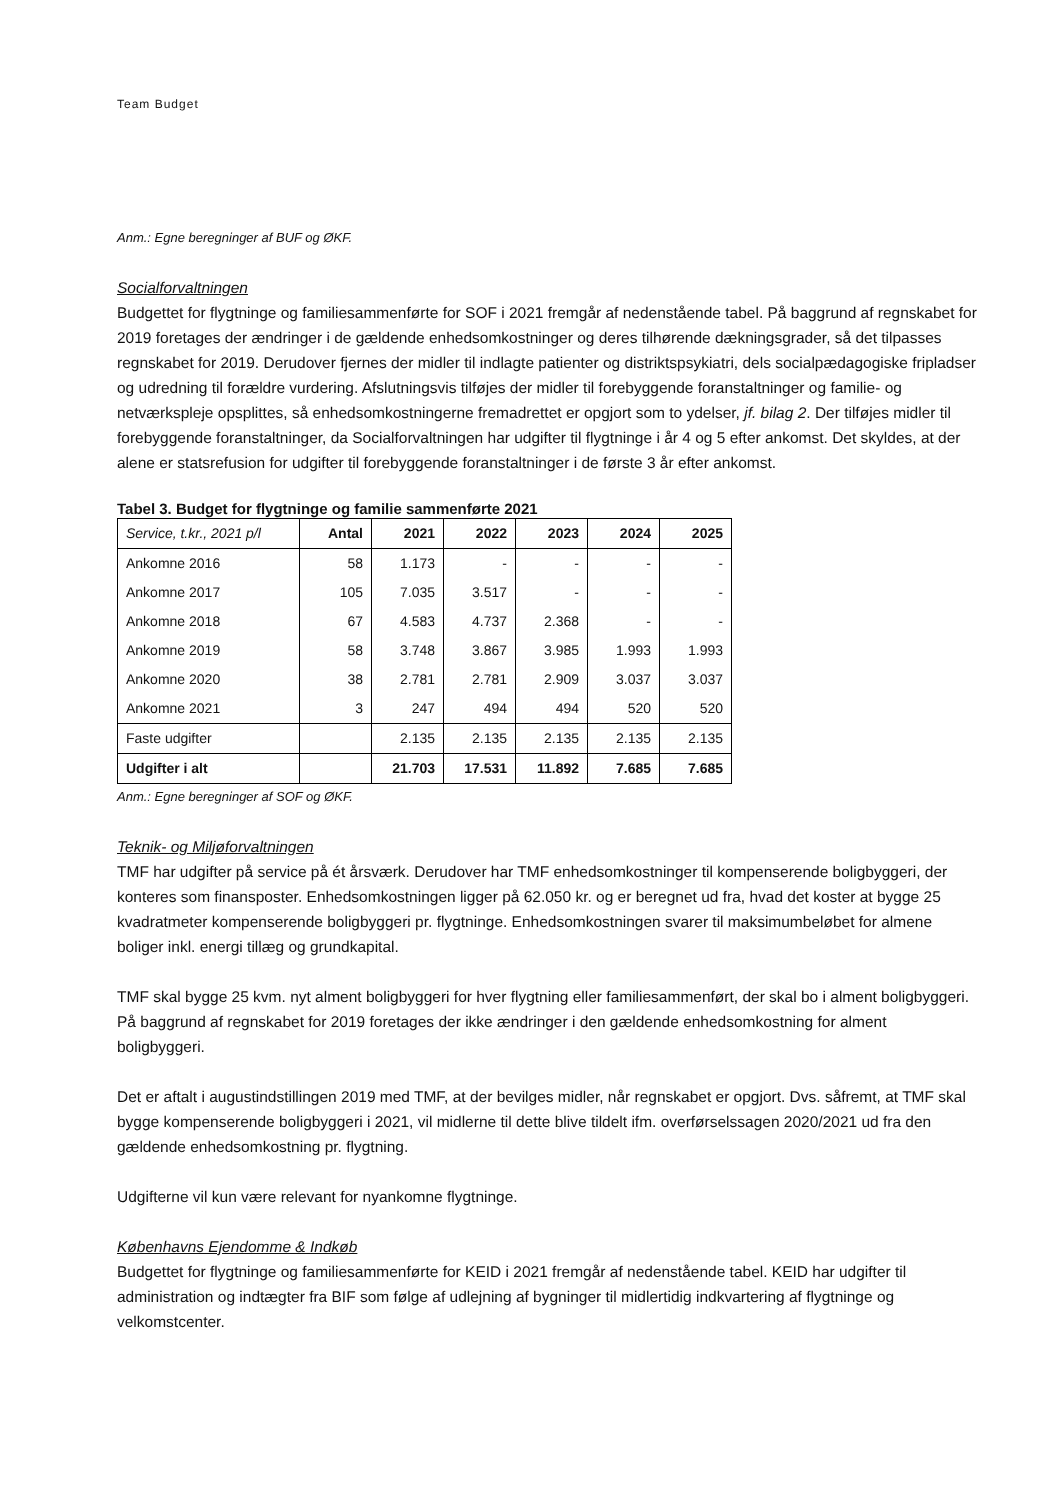Team Budget
Anm.: Egne beregninger af BUF og ØKF.
Socialforvaltningen
Budgettet for flygtninge og familiesammenførte for SOF i 2021 fremgår af nedenstående tabel. På baggrund af regnskabet for 2019 foretages der ændringer i de gældende enhedsomkostninger og deres tilhørende dækningsgrader, så det tilpasses regnskabet for 2019. Derudover fjernes der midler til indlagte patienter og distriktspsykiatri, dels socialpædagogiske fripladser og udredning til forældre vurdering. Afslutningsvis tilføjes der midler til forebyggende foranstaltninger og familie- og netværkspleje opsplittes, så enhedsomkostningerne fremadrettet er opgjort som to ydelser, jf. bilag 2. Der tilføjes midler til forebyggende foranstaltninger, da Socialforvaltningen har udgifter til flygtninge i år 4 og 5 efter ankomst. Det skyldes, at der alene er statsrefusion for udgifter til forebyggende foranstaltninger i de første 3 år efter ankomst.
Tabel 3. Budget for flygtninge og familie sammenførte 2021
| Service, t.kr., 2021 p/l | Antal | 2021 | 2022 | 2023 | 2024 | 2025 |
| --- | --- | --- | --- | --- | --- | --- |
| Ankomne 2016 | 58 | 1.173 | - | - | - | - |
| Ankomne 2017 | 105 | 7.035 | 3.517 | - | - | - |
| Ankomne 2018 | 67 | 4.583 | 4.737 | 2.368 | - | - |
| Ankomne 2019 | 58 | 3.748 | 3.867 | 3.985 | 1.993 | 1.993 |
| Ankomne 2020 | 38 | 2.781 | 2.781 | 2.909 | 3.037 | 3.037 |
| Ankomne 2021 | 3 | 247 | 494 | 494 | 520 | 520 |
| Faste udgifter | | 2.135 | 2.135 | 2.135 | 2.135 | 2.135 |
| Udgifter i alt | | 21.703 | 17.531 | 11.892 | 7.685 | 7.685 |
Anm.: Egne beregninger af SOF og ØKF.
Teknik- og Miljøforvaltningen
TMF har udgifter på service på ét årsværk. Derudover har TMF enhedsomkostninger til kompenserende boligbyggeri, der konteres som finansposter. Enhedsomkostningen ligger på 62.050 kr. og er beregnet ud fra, hvad det koster at bygge 25 kvadratmeter kompenserende boligbyggeri pr. flygtninge. Enhedsomkostningen svarer til maksimumbeløbet for almene boliger inkl. energi tillæg og grundkapital.
TMF skal bygge 25 kvm. nyt alment boligbyggeri for hver flygtning eller familiesammenført, der skal bo i alment boligbyggeri. På baggrund af regnskabet for 2019 foretages der ikke ændringer i den gældende enhedsomkostning for alment boligbyggeri.
Det er aftalt i augustindstillingen 2019 med TMF, at der bevilges midler, når regnskabet er opgjort. Dvs. såfremt, at TMF skal bygge kompenserende boligbyggeri i 2021, vil midlerne til dette blive tildelt ifm. overførselssagen 2020/2021 ud fra den gældende enhedsomkostning pr. flygtning.
Udgifterne vil kun være relevant for nyankomne flygtninge.
Københavns Ejendomme & Indkøb
Budgettet for flygtninge og familiesammenførte for KEID i 2021 fremgår af nedenstående tabel. KEID har udgifter til administration og indtægter fra BIF som følge af udlejning af bygninger til midlertidig indkvartering af flygtninge og velkomstcenter.